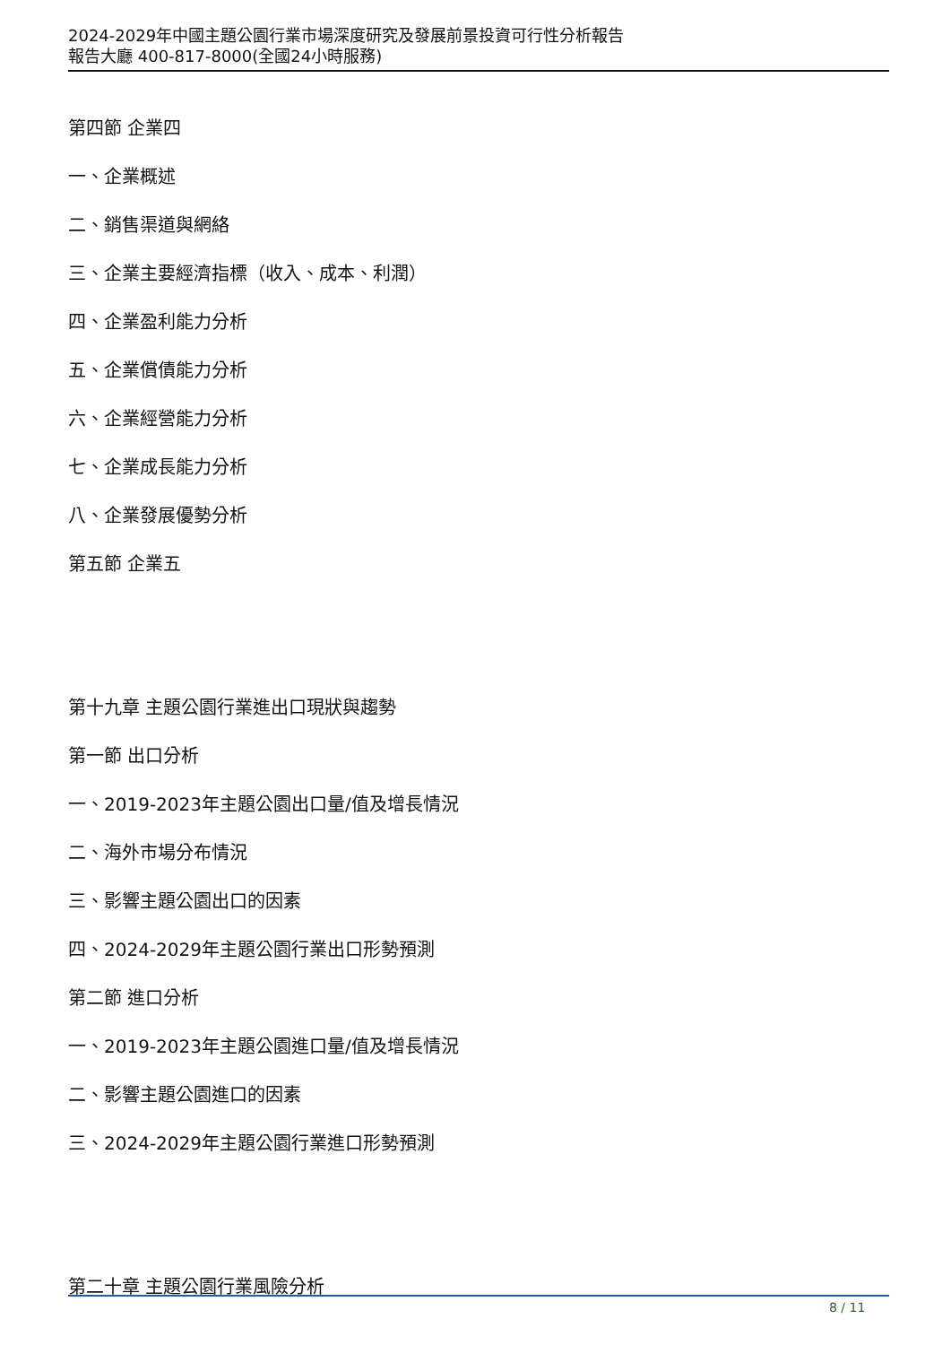2024-2029年中國主題公園行業市場深度研究及發展前景投資可行性分析報告
報告大廳 400-817-8000(全國24小時服務)
第四節 企業四
一、企業概述
二、銷售渠道與網絡
三、企業主要經濟指標（收入、成本、利潤）
四、企業盈利能力分析
五、企業償債能力分析
六、企業經營能力分析
七、企業成長能力分析
八、企業發展優勢分析
第五節 企業五
第十九章 主題公園行業進出口現狀與趨勢
第一節 出口分析
一、2019-2023年主題公園出口量/值及增長情況
二、海外市場分布情況
三、影響主題公園出口的因素
四、2024-2029年主題公園行業出口形勢預測
第二節 進口分析
一、2019-2023年主題公園進口量/值及增長情況
二、影響主題公園進口的因素
三、2024-2029年主題公園行業進口形勢預測
第二十章 主題公園行業風險分析
8 / 11